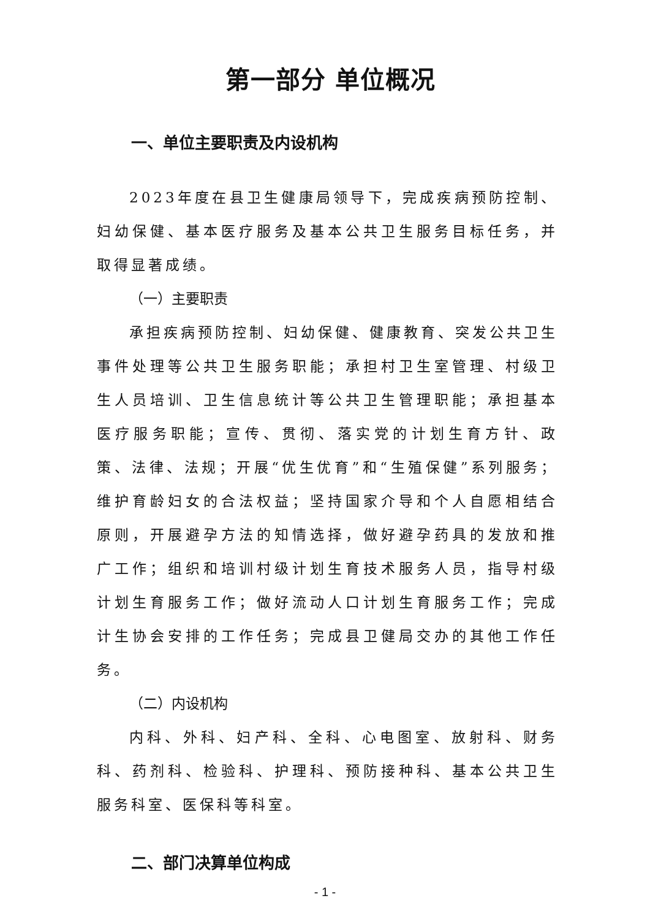第一部分 单位概况
一、单位主要职责及内设机构
2023年度在县卫生健康局领导下，完成疾病预防控制、妇幼保健、基本医疗服务及基本公共卫生服务目标任务，并取得显著成绩。
（一）主要职责
承担疾病预防控制、妇幼保健、健康教育、突发公共卫生事件处理等公共卫生服务职能；承担村卫生室管理、村级卫生人员培训、卫生信息统计等公共卫生管理职能；承担基本医疗服务职能；宣传、贯彻、落实党的计划生育方针、政策、法律、法规；开展“优生优育”和“生殖保健”系列服务；维护育龄妇女的合法权益；坚持国家介导和个人自愿相结合原则，开展避孕方法的知情选择，做好避孕药具的发放和推广工作；组织和培训村级计划生育技术服务人员，指导村级计划生育服务工作；做好流动人口计划生育服务工作；完成计生协会安排的工作任务；完成县卫健局交办的其他工作任务。
（二）内设机构
内科、外科、妇产科、全科、心电图室、放射科、财务科、药剂科、检验科、护理科、预防接种科、基本公共卫生服务科室、医保科等科室。
二、部门决算单位构成
- 1 -